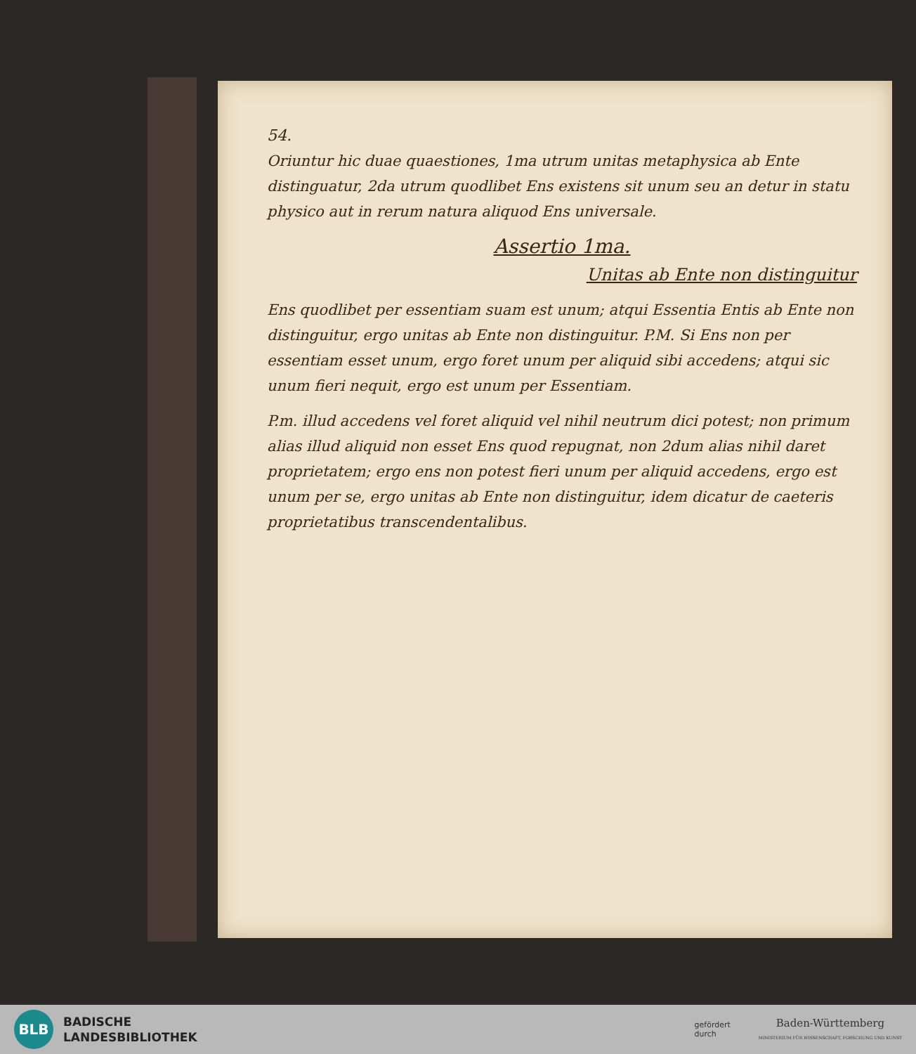54.
Oriuntur hic duae quaestiones, 1ma utrum unitas metaphysica ab Ente distinguatur, 2da utrum quodlibet Ens existens sit unum seu an detur in statu physico aut in rerum natura aliquod Ens universale.
Assertio 1ma.
Unitas ab Ente non distinguitur
Ens quodlibet per essentiam suam est unum; atqui Essentia Entis ab Ente non distinguitur, ergo unitas ab Ente non distinguitur. P.M. Si Ens non per essentiam esset unum, ergo foret unum per aliquid sibi accedens; atqui sic unum fieri nequit, ergo est unum per Essentiam.
P.m. illud accedens vel foret aliquid vel nihil neutrum dici potest; non primum alias illud aliquid non esset Ens quod repugnat, non 2dum alias nihil daret proprietatem; ergo ens non potest fieri unum per aliquid accedens, ergo est unum per se, ergo unitas ab Ente non distinguitur, idem dicatur de caeteris proprietatibus transcendentalibus.
BLB
BADISCHE
LANDESBIBLIOTHEK
gefördert
durch
Baden-Württemberg
MINISTERIUM FÜR WISSENSCHAFT, FORSCHUNG UND KUNST